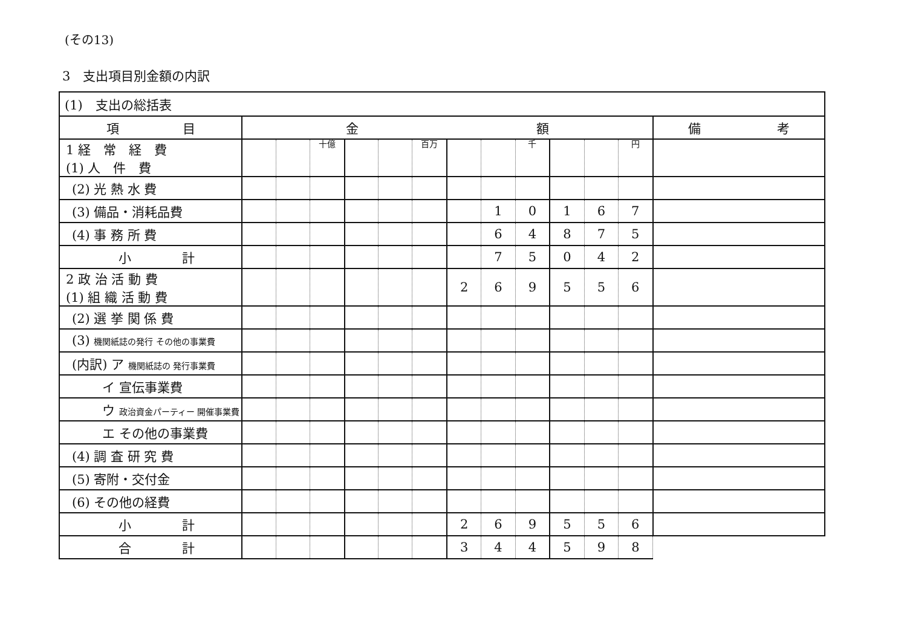(その13)
3　支出項目別金額の内訳
| (1) 支出の総括表 | | | | | | | | | | | | | |
| 項 目 | 金 額 | | | | | | | | | | | | 備 考 |
| 1 経 常 経 費 (1) 人 件 費 | | | 十億 | | | 百万 | | | 千 | | | 円 | |
| (2) 光 熱 水 費 | | | | | | | | | | | | | |
| (3) 備品・消耗品費 | | | | | | | | 1 | 0 | 1 | 6 | 7 | |
| (4) 事 務 所 費 | | | | | | | | 6 | 4 | 8 | 7 | 5 | |
| 小 計 | | | | | | | | 7 | 5 | 0 | 4 | 2 | |
| 2 政 治 活 動 費 (1) 組 織 活 動 費 | | | | | | | 2 | 6 | 9 | 5 | 5 | 6 | |
| (2) 選 挙 関 係 費 | | | | | | | | | | | | | |
| (3) 機関紙誌の発行 その他の事業費 | | | | | | | | | | | | | |
| (内訳) ア 機関紙誌の 発行事業費 | | | | | | | | | | | | | |
| イ 宣伝事業費 | | | | | | | | | | | | | |
| ウ 政治資金パーティー 開催事業費 | | | | | | | | | | | | | |
| エ その他の事業費 | | | | | | | | | | | | | |
| (4) 調 査 研 究 費 | | | | | | | | | | | | | |
| (5) 寄附・交付金 | | | | | | | | | | | | | |
| (6) その他の経費 | | | | | | | | | | | | | |
| 小 計 | | | | | | | 2 | 6 | 9 | 5 | 5 | 6 | |
| 合 計 | | | | | | | 3 | 4 | 4 | 5 | 9 | 8 | |